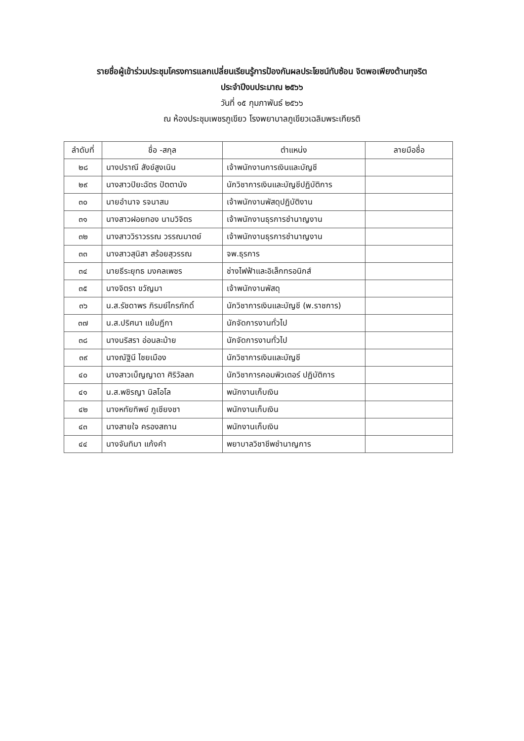รายชื่อผู้เข้าร่วมประชุมโครงการแลกเปลี่ยนเรียนรู้การป้องกันผลประโยชน์ทับซ้อน จิตพอเพียงต้านทุจริต
ประจำปีงบประมาณ ๒๕๖๖
วันที่ ๑๕ กุมภาพันธ์ ๒๕๖๖
ณ ห้องประชุมเพชรภูเขียว โรงพยาบาลภูเขียวเฉลิมพระเกียรติ
| ลำดับที่ | ชื่อ -สกุล | ตำแหน่ง | ลายมือชื่อ |
| --- | --- | --- | --- |
| ๒๘ | นางปราณี สังข์สูงเนิน | เจ้าพนักงานการเงินและบัญชี | |
| ๒๙ | นางสาวปิยะฉัตร ปัตตานัง | นักวิชาการเงินและบัญชีปฏิบัติการ | |
| ๓๐ | นายอำนาจ รจนาสม | เจ้าพนักงานพัสดุปฏิบัติงาน | |
| ๓๑ | นางสาวฝอยทอง นามวิจิตร | เจ้าพนักงานธุรการชำนาญงาน | |
| ๓๒ | นางสาววิราวรรณ วรรณมาตย์ | เจ้าพนักงานธุรการชำนาญงาน | |
| ๓๓ | นางสาวสุนิสา สร้อยสุวรรณ | จพ.ธุรการ | |
| ๓๔ | นายธีระยุทธ มงคลเพชร | ช่างไฟฟ้าและอิเล็กทรอนิกส์ | |
| ๓๕ | นางจิตรา ขวัญมา | เจ้าพนักงานพัสดุ | |
| ๓๖ | น.ส.รัชดาพร ภิรมย์ไกรภักดิ์ | นักวิชาการเงินและบัญชี (พ.ราชการ) | |
| ๓๗ | น.ส.ปริศนา แย้มฎีกา | นักจัดการงานทั่วไป | |
| ๓๘ | นางนริสรา อ่อนละม้าย | นักจัดการงานทั่วไป | |
| ๓๙ | นางณัฐินี ไชยเมือง | นักวิชาการเงินและบัญชี | |
| ๔๐ | นางสาวเบ็ญญาดา ศิริวัลลภ | นักวิชาการคอมพิวเตอร์ ปฏิบัติการ | |
| ๔๑ | น.ส.พชิรญา นิลโอโล | พนักงานเก็บเงิน | |
| ๔๒ | นางหทัยทิพย์ ภูเชียงชา | พนักงานเก็บเงิน | |
| ๔๓ | นางสายใจ ครองสถาน | พนักงานเก็บเงิน | |
| ๔๔ | นางจันทิมา แก้งคำ | พยาบาลวิชาชีพชำนาญการ | |